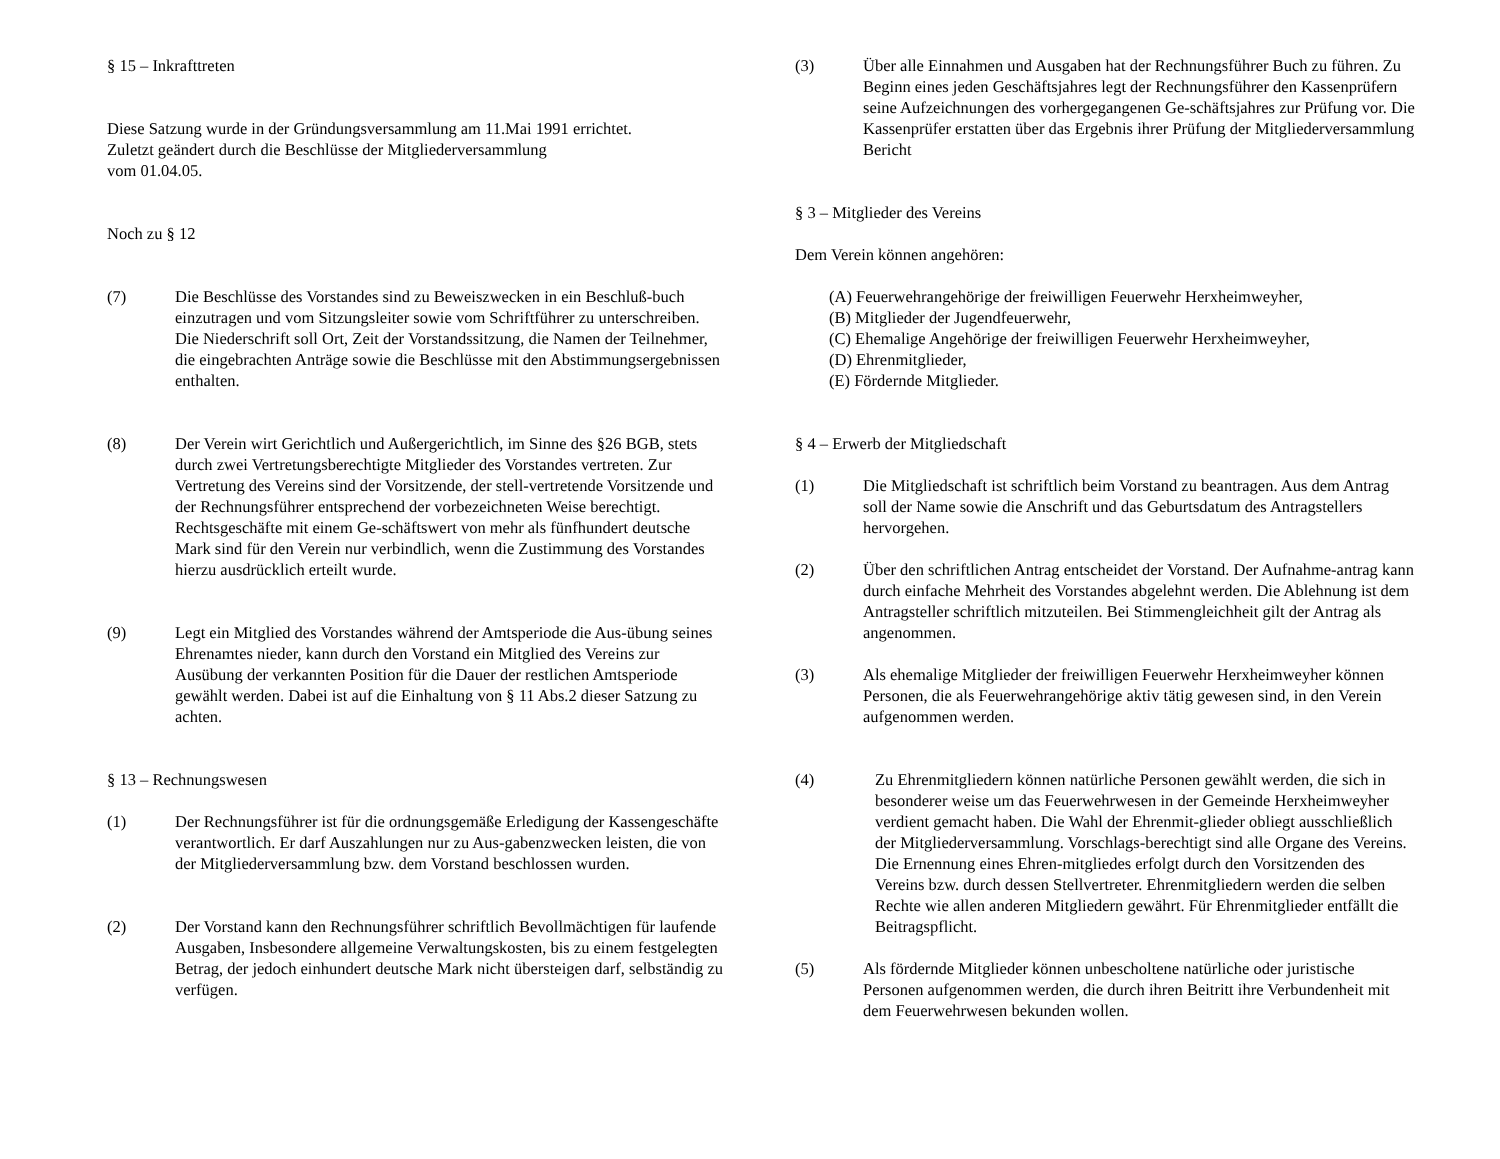§ 15 – Inkrafttreten
Diese Satzung wurde in der Gründungsversammlung am 11.Mai 1991 errichtet.
Zuletzt geändert durch die Beschlüsse der Mitgliederversammlung
vom 01.04.05.
Noch zu § 12
(7) Die Beschlüsse des Vorstandes sind zu Beweiszwecken in ein Beschluß-buch einzutragen und vom Sitzungsleiter sowie vom Schriftführer zu unterschreiben. Die Niederschrift soll Ort, Zeit der Vorstandssitzung, die Namen der Teilnehmer, die eingebrachten Anträge sowie die Beschlüsse mit den Abstimmungsergebnissen enthalten.
(8) Der Verein wirt Gerichtlich und Außergerichtlich, im Sinne des §26 BGB, stets durch zwei Vertretungsberechtigte Mitglieder des Vorstandes vertreten. Zur Vertretung des Vereins sind der Vorsitzende, der stell-vertretende Vorsitzende und der Rechnungsführer entsprechend der vorbezeichneten Weise berechtigt. Rechtsgeschäfte mit einem Ge-schäftswert von mehr als fünfhundert deutsche Mark sind für den Verein nur verbindlich, wenn die Zustimmung des Vorstandes hierzu ausdrücklich erteilt wurde.
(9) Legt ein Mitglied des Vorstandes während der Amtsperiode die Aus-übung seines Ehrenamtes nieder, kann durch den Vorstand ein Mitglied des Vereins zur Ausübung der verkannten Position für die Dauer der restlichen Amtsperiode gewählt werden. Dabei ist auf die Einhaltung von § 11 Abs.2 dieser Satzung zu achten.
§ 13 – Rechnungswesen
(1) Der Rechnungsführer ist für die ordnungsgemäße Erledigung der Kassengeschäfte verantwortlich. Er darf Auszahlungen nur zu Aus-gabenzwecken leisten, die von der Mitgliederversammlung bzw. dem Vorstand beschlossen wurden.
(2) Der Vorstand kann den Rechnungsführer schriftlich Bevollmächtigen für laufende Ausgaben, Insbesondere allgemeine Verwaltungskosten, bis zu einem festgelegten Betrag, der jedoch einhundert deutsche Mark nicht übersteigen darf, selbständig zu verfügen.
(3) Über alle Einnahmen und Ausgaben hat der Rechnungsführer Buch zu führen. Zu Beginn eines jeden Geschäftsjahres legt der Rechnungsführer den Kassenprüfern seine Aufzeichnungen des vorhergegangenen Ge-schäftsjahres zur Prüfung vor. Die Kassenprüfer erstatten über das Ergebnis ihrer Prüfung der Mitgliederversammlung Bericht
§ 3 – Mitglieder des Vereins
Dem Verein können angehören:
(A) Feuerwehrangehörige der freiwilligen Feuerwehr Herxheimweyher,
(B) Mitglieder der Jugendfeuerwehr,
(C) Ehemalige Angehörige der freiwilligen Feuerwehr Herxheimweyher,
(D) Ehrenmitglieder,
(E) Fördernde Mitglieder.
§ 4 – Erwerb der Mitgliedschaft
(1) Die Mitgliedschaft ist schriftlich beim Vorstand zu beantragen. Aus dem Antrag soll der Name sowie die Anschrift und das Geburtsdatum des Antragstellers hervorgehen.
(2) Über den schriftlichen Antrag entscheidet der Vorstand. Der Aufnahme-antrag kann durch einfache Mehrheit des Vorstandes abgelehnt werden. Die Ablehnung ist dem Antragsteller schriftlich mitzuteilen. Bei Stimmengleichheit gilt der Antrag als angenommen.
(3) Als ehemalige Mitglieder der freiwilligen Feuerwehr Herxheimweyher können Personen, die als Feuerwehrangehörige aktiv tätig gewesen sind, in den Verein aufgenommen werden.
(4) Zu Ehrenmitgliedern können natürliche Personen gewählt werden, die sich in besonderer weise um das Feuerwehrwesen in der Gemeinde Herxheimweyher verdient gemacht haben. Die Wahl der Ehrenmit-glieder obliegt ausschließlich der Mitgliederversammlung. Vorschlags-berechtigt sind alle Organe des Vereins. Die Ernennung eines Ehren-mitgliedes erfolgt durch den Vorsitzenden des Vereins bzw. durch dessen Stellvertreter. Ehrenmitgliedern werden die selben Rechte wie allen anderen Mitgliedern gewährt. Für Ehrenmitglieder entfällt die Beitragspflicht.
(5) Als fördernde Mitglieder können unbescholtene natürliche oder juristische Personen aufgenommen werden, die durch ihren Beitritt ihre Verbundenheit mit dem Feuerwehrwesen bekunden wollen.